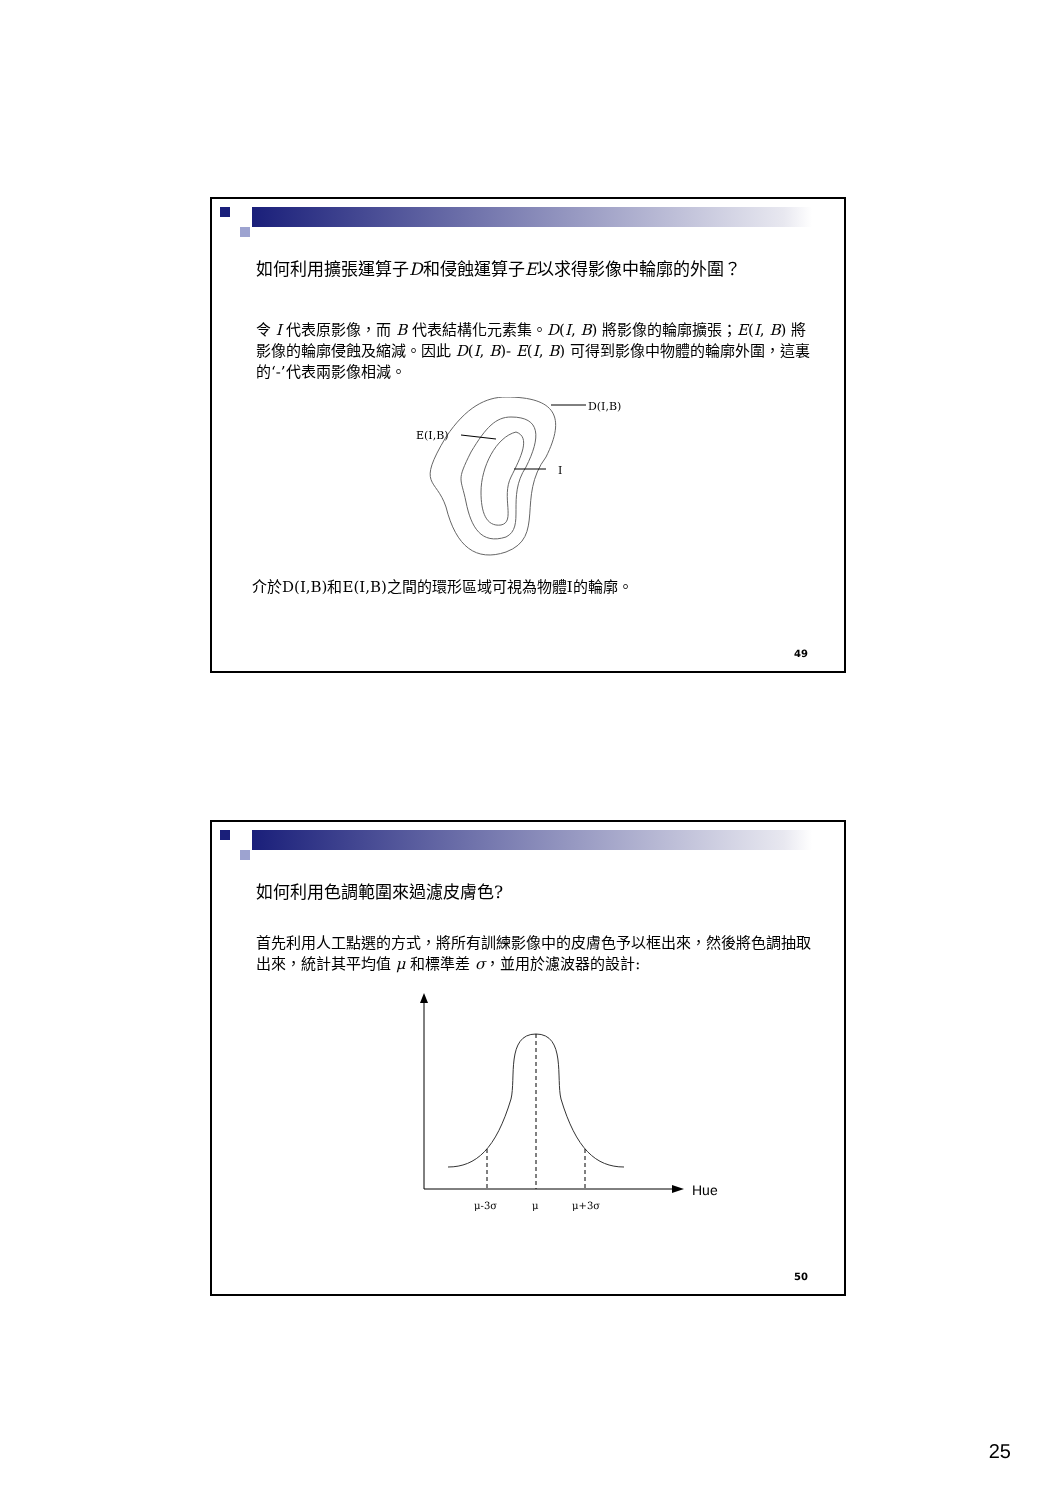如何利用擴張運算子D和侵蝕運算子E以求得影像中輪廓的外圍？
令 I 代表原影像，而 B 代表結構化元素集。D(I, B) 將影像的輪廓擴張；E(I, B) 將影像的輪廓侵蝕及縮減。因此 D(I, B)- E(I, B) 可得到影像中物體的輪廓外圍，這裏的‘-’代表兩影像相減。
D(I,B)
E(I,B)
I
介於D(I,B)和E(I,B)之間的環形區域可視為物體I的輪廓。
49
如何利用色調範圍來過濾皮膚色?
首先利用人工點選的方式，將所有訓練影像中的皮膚色予以框出來，然後將色調抽取出來，統計其平均值 μ 和標準差 σ，並用於濾波器的設計:
Hue
μ-3σ
μ
μ+3σ
50
25